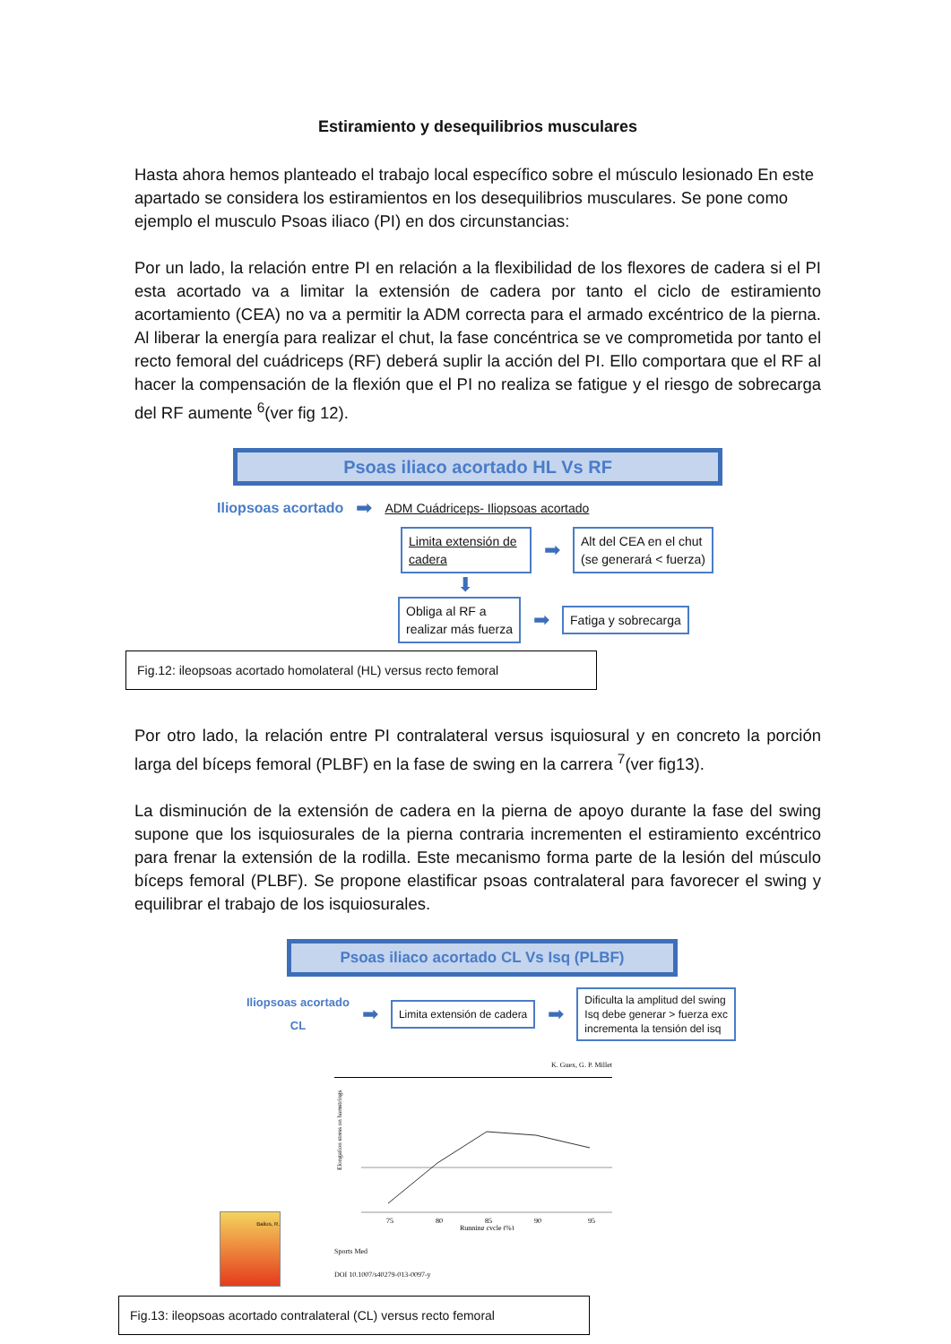Estiramiento y desequilibrios musculares
Hasta ahora hemos planteado el trabajo local específico sobre el músculo lesionado En este apartado se considera los estiramientos en los desequilibrios musculares. Se pone como ejemplo el musculo Psoas iliaco (PI) en dos circunstancias:
Por un lado, la relación entre PI en relación a la flexibilidad de los flexores de cadera si el PI esta acortado va a limitar la extensión de cadera por tanto el ciclo de estiramiento acortamiento (CEA) no va a permitir la ADM correcta para el armado excéntrico de la pierna. Al liberar la energía para realizar el chut, la fase concéntrica se ve comprometida por tanto el recto femoral del cuádriceps (RF) deberá suplir la acción del PI. Ello comportara que el RF al hacer la compensación de la flexión que el PI no realiza se fatigue y el riesgo de sobrecarga del RF aumente <sup>6</sup>(ver fig 12).
Psoas iliaco acortado HL Vs RF
Iliopsoas acortado ➡ ADM Cuádriceps- Iliopsoas acortado
Limita extensión de cadera ➡ Alt del CEA en el chut
(se generará < fuerza)
⬇
Obliga al RF a
realizar más fuerza ➡ Fatiga y sobrecarga
Fig.12: ileopsoas acortado homolateral (HL) versus recto femoral
Por otro lado, la relación entre PI contralateral versus isquiosural y en concreto la porción larga del bíceps femoral (PLBF) en la fase de swing en la carrera <sup>7</sup>(ver fig13).
La disminución de la extensión de cadera en la pierna de apoyo durante la fase del swing supone que los isquiosurales de la pierna contraria incrementen el estiramiento excéntrico para frenar la extensión de la rodilla. Este mecanismo forma parte de la lesión del músculo bíceps femoral (PLBF). Se propone elastificar psoas contralateral para favorecer el swing y equilibrar el trabajo de los isquiosurales.
Psoas iliaco acortado CL Vs Isq (PLBF)
Iliopsoas acortado
CL ➡ Limita extensión de cadera ➡ Dificulta la amplitud del swing
Isq debe generar > fuerza exc
incrementa la tensión del isq
Balius, R.
K. Guex, G. P. Millet
Elongation stress on hamstrings
75
80
85
90
95
Running cycle (%)
Sports Med
DOI 10.1007/s40279-013-0097-y
Fig.13: ileopsoas acortado contralateral (CL) versus recto femoral